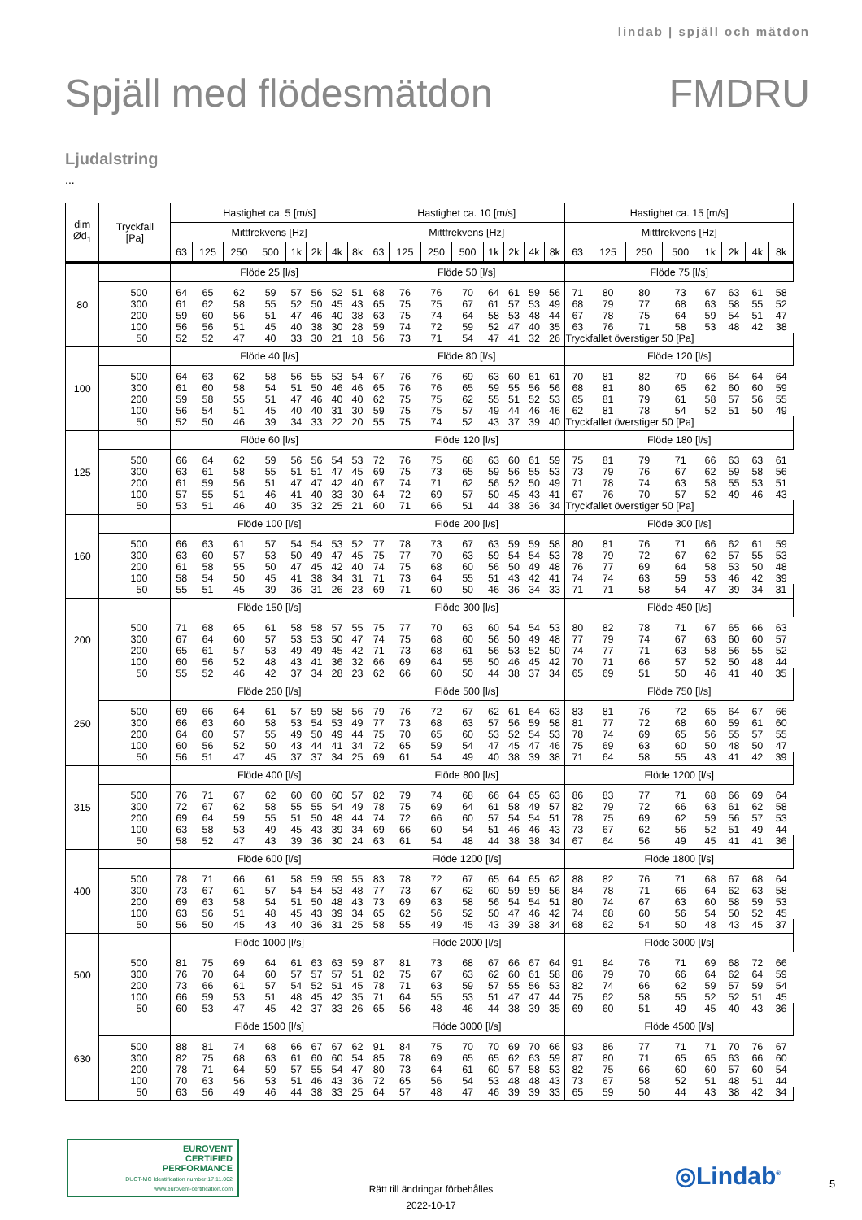lindab | spjäll och mätdon
Spjäll med flödesmätdon FMDRU
Ljudalstring
...
| dim Ød<sub>1</sub> | Tryckfall [Pa] | Hastighet ca. 5 [m/s] | | | | | | | | Hastighet ca. 10 [m/s] | | | | | | | | Hastighet ca. 15 [m/s] | | | | | | | |
| --- | --- | --- | --- | --- | --- | --- | --- | --- | --- | --- | --- | --- | --- | --- | --- | --- | --- | --- | --- | --- | --- | --- | --- | --- | --- |
| | | Mittfrekvens [Hz] | | | | | | | | Mittfrekvens [Hz] | | | | | | | | Mittfrekvens [Hz] | | | | | | | |
| | | 63 | 125 | 250 | 500 | 1k | 2k | 4k | 8k | 63 | 125 | 250 | 500 | 1k | 2k | 4k | 8k | 63 | 125 | 250 | 500 | 1k | 2k | 4k | 8k |
| 80 | | Flöde 25 [l/s] | | | | | | | | Flöde 50 [l/s] | | | | | | | | Flöde 75 [l/s] | | | | | | | |
| | 500 | 64 | 65 | 62 | 59 | 57 | 56 | 52 | 51 | 68 | 76 | 76 | 70 | 64 | 61 | 59 | 56 | 71 | 80 | 80 | 73 | 67 | 63 | 61 | 58 |
| | 300 | 61 | 62 | 58 | 55 | 52 | 50 | 45 | 43 | 65 | 75 | 75 | 67 | 61 | 57 | 53 | 49 | 68 | 79 | 77 | 68 | 63 | 58 | 55 | 52 |
| | 200 | 59 | 60 | 56 | 51 | 47 | 46 | 40 | 38 | 63 | 75 | 74 | 64 | 58 | 53 | 48 | 44 | 67 | 78 | 75 | 64 | 59 | 54 | 51 | 47 |
| | 100 | 56 | 56 | 51 | 45 | 40 | 38 | 30 | 28 | 59 | 74 | 72 | 59 | 52 | 47 | 40 | 35 | 63 | 76 | 71 | 58 | 53 | 48 | 42 | 38 |
| | 50 | 52 | 52 | 47 | 40 | 33 | 30 | 21 | 18 | 56 | 73 | 71 | 54 | 47 | 41 | 32 | 26 | Tryckfallet överstiger 50 [Pa] | | | | | | | |
| 100 | | Flöde 40 [l/s] | | | | | | | | Flöde 80 [l/s] | | | | | | | | Flöde 120 [l/s] | | | | | | | |
| | 500 | 64 | 63 | 62 | 58 | 56 | 55 | 53 | 54 | 67 | 76 | 76 | 69 | 63 | 60 | 61 | 61 | 70 | 81 | 82 | 70 | 66 | 64 | 64 | 64 |
| | 300 | 61 | 60 | 58 | 54 | 51 | 50 | 46 | 46 | 65 | 76 | 76 | 65 | 59 | 55 | 56 | 56 | 68 | 81 | 80 | 65 | 62 | 60 | 60 | 59 |
| | 200 | 59 | 58 | 55 | 51 | 47 | 46 | 40 | 40 | 62 | 75 | 75 | 62 | 55 | 51 | 52 | 53 | 65 | 81 | 79 | 61 | 58 | 57 | 56 | 55 |
| | 100 | 56 | 54 | 51 | 45 | 40 | 40 | 31 | 30 | 59 | 75 | 75 | 57 | 49 | 44 | 46 | 46 | 62 | 81 | 78 | 54 | 52 | 51 | 50 | 49 |
| | 50 | 52 | 50 | 46 | 39 | 34 | 33 | 22 | 20 | 55 | 75 | 74 | 52 | 43 | 37 | 39 | 40 | Tryckfallet överstiger 50 [Pa] | | | | | | | |
| 125 | | Flöde 60 [l/s] | | | | | | | | Flöde 120 [l/s] | | | | | | | | Flöde 180 [l/s] | | | | | | | |
| | 500 | 66 | 64 | 62 | 59 | 56 | 56 | 54 | 53 | 72 | 76 | 75 | 68 | 63 | 60 | 61 | 59 | 75 | 81 | 79 | 71 | 66 | 63 | 63 | 61 |
| | 300 | 63 | 61 | 58 | 55 | 51 | 51 | 47 | 45 | 69 | 75 | 73 | 65 | 59 | 56 | 55 | 53 | 73 | 79 | 76 | 67 | 62 | 59 | 58 | 56 |
| | 200 | 61 | 59 | 56 | 51 | 47 | 47 | 42 | 40 | 67 | 74 | 71 | 62 | 56 | 52 | 50 | 49 | 71 | 78 | 74 | 63 | 58 | 55 | 53 | 51 |
| | 100 | 57 | 55 | 51 | 46 | 41 | 40 | 33 | 30 | 64 | 72 | 69 | 57 | 50 | 45 | 43 | 41 | 67 | 76 | 70 | 57 | 52 | 49 | 46 | 43 |
| | 50 | 53 | 51 | 46 | 40 | 35 | 32 | 25 | 21 | 60 | 71 | 66 | 51 | 44 | 38 | 36 | 34 | Tryckfallet överstiger 50 [Pa] | | | | | | | |
| 160 | | Flöde 100 [l/s] | | | | | | | | Flöde 200 [l/s] | | | | | | | | Flöde 300 [l/s] | | | | | | | |
| | 500 | 66 | 63 | 61 | 57 | 54 | 54 | 53 | 52 | 77 | 78 | 73 | 67 | 63 | 59 | 59 | 58 | 80 | 81 | 76 | 71 | 66 | 62 | 61 | 59 |
| | 300 | 63 | 60 | 57 | 53 | 50 | 49 | 47 | 45 | 75 | 77 | 70 | 63 | 59 | 54 | 54 | 53 | 78 | 79 | 72 | 67 | 62 | 57 | 55 | 53 |
| | 200 | 61 | 58 | 55 | 50 | 47 | 45 | 42 | 40 | 74 | 75 | 68 | 60 | 56 | 50 | 49 | 48 | 76 | 77 | 69 | 64 | 58 | 53 | 50 | 48 |
| | 100 | 58 | 54 | 50 | 45 | 41 | 38 | 34 | 31 | 71 | 73 | 64 | 55 | 51 | 43 | 42 | 41 | 74 | 74 | 63 | 59 | 53 | 46 | 42 | 39 |
| | 50 | 55 | 51 | 45 | 39 | 36 | 31 | 26 | 23 | 69 | 71 | 60 | 50 | 46 | 36 | 34 | 33 | 71 | 71 | 58 | 54 | 47 | 39 | 34 | 31 |
| 200 | | Flöde 150 [l/s] | | | | | | | | Flöde 300 [l/s] | | | | | | | | Flöde 450 [l/s] | | | | | | | |
| | 500 | 71 | 68 | 65 | 61 | 58 | 58 | 57 | 55 | 75 | 77 | 70 | 63 | 60 | 54 | 54 | 53 | 80 | 82 | 78 | 71 | 67 | 65 | 66 | 63 |
| | 300 | 67 | 64 | 60 | 57 | 53 | 53 | 50 | 47 | 74 | 75 | 68 | 60 | 56 | 50 | 49 | 48 | 77 | 79 | 74 | 67 | 63 | 60 | 60 | 57 |
| | 200 | 65 | 61 | 57 | 53 | 49 | 49 | 45 | 42 | 71 | 73 | 68 | 61 | 56 | 53 | 52 | 50 | 74 | 77 | 71 | 63 | 58 | 56 | 55 | 52 |
| | 100 | 60 | 56 | 52 | 48 | 43 | 41 | 36 | 32 | 66 | 69 | 64 | 55 | 50 | 46 | 45 | 42 | 70 | 71 | 66 | 57 | 52 | 50 | 48 | 44 |
| | 50 | 55 | 52 | 46 | 42 | 37 | 34 | 28 | 23 | 62 | 66 | 60 | 50 | 44 | 38 | 37 | 34 | 65 | 69 | 51 | 50 | 46 | 41 | 40 | 35 |
| 250 | | Flöde 250 [l/s] | | | | | | | | Flöde 500 [l/s] | | | | | | | | Flöde 750 [l/s] | | | | | | | |
| | 500 | 69 | 66 | 64 | 61 | 57 | 59 | 58 | 56 | 79 | 76 | 72 | 67 | 62 | 61 | 64 | 63 | 83 | 81 | 76 | 72 | 65 | 64 | 67 | 66 |
| | 300 | 66 | 63 | 60 | 58 | 53 | 54 | 53 | 49 | 77 | 73 | 68 | 63 | 57 | 56 | 59 | 58 | 81 | 77 | 72 | 68 | 60 | 59 | 61 | 60 |
| | 200 | 64 | 60 | 57 | 55 | 49 | 50 | 49 | 44 | 75 | 70 | 65 | 60 | 53 | 52 | 54 | 53 | 78 | 74 | 69 | 65 | 56 | 55 | 57 | 55 |
| | 100 | 60 | 56 | 52 | 50 | 43 | 44 | 41 | 34 | 72 | 65 | 59 | 54 | 47 | 45 | 47 | 46 | 75 | 69 | 63 | 60 | 50 | 48 | 50 | 47 |
| | 50 | 56 | 51 | 47 | 45 | 37 | 37 | 34 | 25 | 69 | 61 | 54 | 49 | 40 | 38 | 39 | 38 | 71 | 64 | 58 | 55 | 43 | 41 | 42 | 39 |
| 315 | | Flöde 400 [l/s] | | | | | | | | Flöde 800 [l/s] | | | | | | | | Flöde 1200 [l/s] | | | | | | | |
| | 500 | 76 | 71 | 67 | 62 | 60 | 60 | 60 | 57 | 82 | 79 | 74 | 68 | 66 | 64 | 65 | 63 | 86 | 83 | 77 | 71 | 68 | 66 | 69 | 64 |
| | 300 | 72 | 67 | 62 | 58 | 55 | 55 | 54 | 49 | 78 | 75 | 69 | 64 | 61 | 58 | 49 | 57 | 82 | 79 | 72 | 66 | 63 | 61 | 62 | 58 |
| | 200 | 69 | 64 | 59 | 55 | 51 | 50 | 48 | 44 | 74 | 72 | 66 | 60 | 57 | 54 | 54 | 51 | 78 | 75 | 69 | 62 | 59 | 56 | 57 | 53 |
| | 100 | 63 | 58 | 53 | 49 | 45 | 43 | 39 | 34 | 69 | 66 | 60 | 54 | 51 | 46 | 46 | 43 | 73 | 67 | 62 | 56 | 52 | 51 | 49 | 44 |
| | 50 | 58 | 52 | 47 | 43 | 39 | 36 | 30 | 24 | 63 | 61 | 54 | 48 | 44 | 38 | 38 | 34 | 67 | 64 | 56 | 49 | 45 | 41 | 41 | 36 |
| 400 | | Flöde 600 [l/s] | | | | | | | | Flöde 1200 [l/s] | | | | | | | | Flöde 1800 [l/s] | | | | | | | |
| | 500 | 78 | 71 | 66 | 61 | 58 | 59 | 59 | 55 | 83 | 78 | 72 | 67 | 65 | 64 | 65 | 62 | 88 | 82 | 76 | 71 | 68 | 67 | 68 | 64 |
| | 300 | 73 | 67 | 61 | 57 | 54 | 54 | 53 | 48 | 77 | 73 | 67 | 62 | 60 | 59 | 59 | 56 | 84 | 78 | 71 | 66 | 64 | 62 | 63 | 58 |
| | 200 | 69 | 63 | 58 | 54 | 51 | 50 | 48 | 43 | 73 | 69 | 63 | 58 | 56 | 54 | 54 | 51 | 80 | 74 | 67 | 63 | 60 | 58 | 59 | 53 |
| | 100 | 63 | 56 | 51 | 48 | 45 | 43 | 39 | 34 | 65 | 62 | 56 | 52 | 50 | 47 | 46 | 42 | 74 | 68 | 60 | 56 | 54 | 50 | 52 | 45 |
| | 50 | 56 | 50 | 45 | 43 | 40 | 36 | 31 | 25 | 58 | 55 | 49 | 45 | 43 | 39 | 38 | 34 | 68 | 62 | 54 | 50 | 48 | 43 | 45 | 37 |
| 500 | | Flöde 1000 [l/s] | | | | | | | | Flöde 2000 [l/s] | | | | | | | | Flöde 3000 [l/s] | | | | | | | |
| | 500 | 81 | 75 | 69 | 64 | 61 | 63 | 63 | 59 | 87 | 81 | 73 | 68 | 67 | 66 | 67 | 64 | 91 | 84 | 76 | 71 | 69 | 68 | 72 | 66 |
| | 300 | 76 | 70 | 64 | 60 | 57 | 57 | 57 | 51 | 82 | 75 | 67 | 63 | 62 | 60 | 61 | 58 | 86 | 79 | 70 | 66 | 64 | 62 | 64 | 59 |
| | 200 | 73 | 66 | 61 | 57 | 54 | 52 | 51 | 45 | 78 | 71 | 63 | 59 | 57 | 55 | 56 | 53 | 82 | 74 | 66 | 62 | 59 | 57 | 59 | 54 |
| | 100 | 66 | 59 | 53 | 51 | 48 | 45 | 42 | 35 | 71 | 64 | 55 | 53 | 51 | 47 | 47 | 44 | 75 | 62 | 58 | 55 | 52 | 52 | 51 | 45 |
| | 50 | 60 | 53 | 47 | 45 | 42 | 37 | 33 | 26 | 65 | 56 | 48 | 46 | 44 | 38 | 39 | 35 | 69 | 60 | 51 | 49 | 45 | 40 | 43 | 36 |
| 630 | | Flöde 1500 [l/s] | | | | | | | | Flöde 3000 [l/s] | | | | | | | | Flöde 4500 [l/s] | | | | | | | |
| | 500 | 88 | 81 | 74 | 68 | 66 | 67 | 67 | 62 | 91 | 84 | 75 | 70 | 70 | 69 | 70 | 66 | 93 | 86 | 77 | 71 | 71 | 70 | 76 | 67 |
| | 300 | 82 | 75 | 68 | 63 | 61 | 60 | 60 | 54 | 85 | 78 | 69 | 65 | 65 | 62 | 63 | 59 | 87 | 80 | 71 | 65 | 65 | 63 | 66 | 60 |
| | 200 | 78 | 71 | 64 | 59 | 57 | 55 | 54 | 47 | 80 | 73 | 64 | 61 | 60 | 57 | 58 | 53 | 82 | 75 | 66 | 60 | 60 | 57 | 60 | 54 |
| | 100 | 70 | 63 | 56 | 53 | 51 | 46 | 43 | 36 | 72 | 65 | 56 | 54 | 53 | 48 | 48 | 43 | 73 | 67 | 58 | 52 | 51 | 48 | 51 | 44 |
| | 50 | 63 | 56 | 49 | 46 | 44 | 38 | 33 | 25 | 64 | 57 | 48 | 47 | 46 | 39 | 39 | 33 | 65 | 59 | 50 | 44 | 43 | 38 | 42 | 34 |
EUROVENT
CERTIFIED
PERFORMANCE
DUCT-MC Identification number 17.11.002
www.eurovent-certification.com
Rätt till ändringar förbehålles
2022-10-17
◎Lindab<sup>®</sup> 5